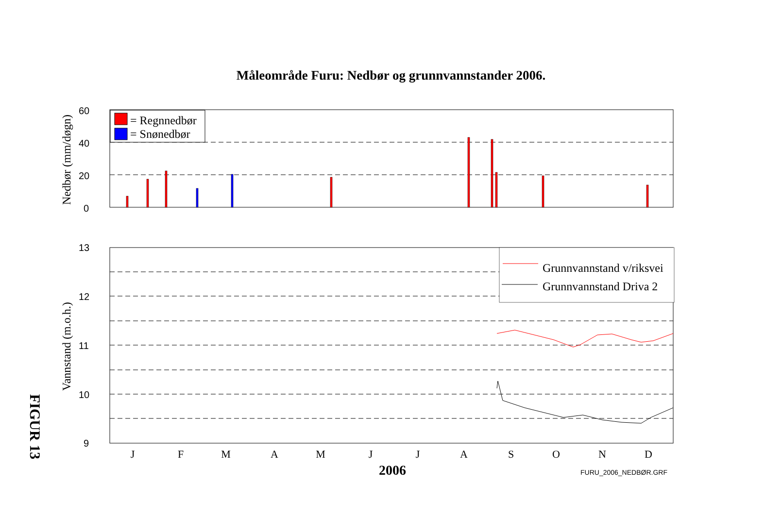Måleområde Furu: Nedbør og grunnvannstander 2006.
60
40
20
0
13
12
11
10
9
FURU_2006_NEDBØR.GRF
= Regnnedbør
= Snønedbør
Grunnvannstand v/riksvei
Grunnvannstand Driva 2
J
F
M
A
M
J
J
A
S
O
N
D
2006
Nedbør (mm/døgn)
Vannstand (m.o.h.)
FIGUR 13